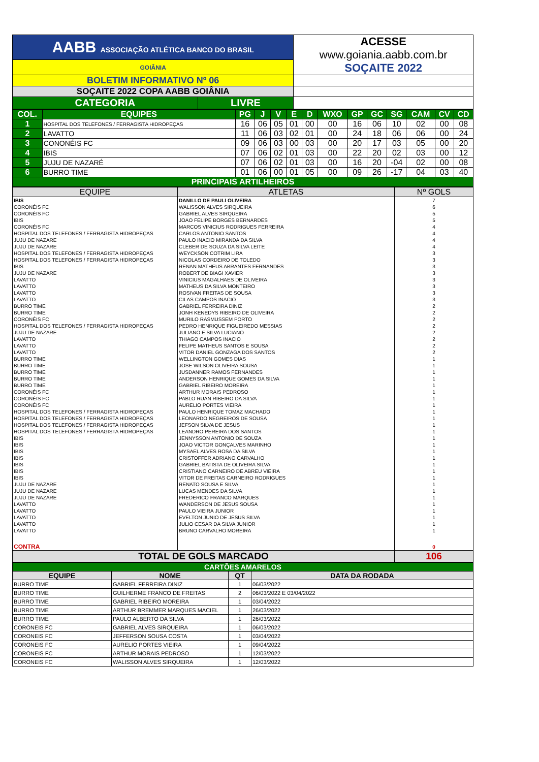| AABB ASSOCIAÇÃO ATLÉTICA BANCO DO BRASIL | | ACESSE www.goiania.aabb.com.br SOÇAITE 2022 |
| GOIÂNIA | | |
| BOLETIM INFORMATIVO Nº 06 | | |
| SOÇAITE 2022 COPA AABB GOIÂNIA | | |
| CATEGORIA | LIVRE | |
| COL. | EQUIPES | PG | J | V | E | D | WXO | GP | GC | SG | CAM | CV | CD |
| 1 | HOSPITAL DOS TELEFONES / FERRAGISTA HIDROPEÇAS | 16 | 06 | 05 | 01 | 00 | 00 | 16 | 06 | 10 | 02 | 00 | 08 |
| 2 | LAVATTO | 11 | 06 | 03 | 02 | 01 | 00 | 24 | 18 | 06 | 06 | 00 | 24 |
| 3 | CONONÉIS FC | 09 | 06 | 03 | 00 | 03 | 00 | 20 | 17 | 03 | 05 | 00 | 20 |
| 4 | IBIS | 07 | 06 | 02 | 01 | 03 | 00 | 22 | 20 | 02 | 03 | 00 | 12 |
| 5 | JUJU DE NAZARÉ | 07 | 06 | 02 | 01 | 03 | 00 | 16 | 20 | -04 | 02 | 00 | 08 |
| 6 | BURRO TIME | 01 | 06 | 00 | 01 | 05 | 00 | 09 | 26 | -17 | 04 | 03 | 40 |
| PRINCIPAIS ARTILHEIROS | | | | | | | | | | | | | |
| EQUIPE | ATLETAS | Nº GOLS |
| IBIS | DANILLO DE PAULI OLIVEIRA | 7 |
| CORONÉIS FC | WALISSON ALVES SIRQUEIRA | 6 |
| CORONÉIS FC | GABRIEL ALVES SIRQUEIRA | 5 |
| IBIS | JOAO FELIPE BORGES BERNARDES | 5 |
| CORONÉIS FC | MARCOS VINICIUS RODRIGUES FERREIRA | 4 |
| HOSPITAL DOS TELEFONES / FERRAGISTA HIDROPEÇAS | CARLOS ANTONIO SANTOS | 4 |
| JUJU DE NAZARE | PAULO INACIO MIRANDA DA SILVA | 4 |
| JUJU DE NAZARE | CLEBER DE SOUZA DA SILVA LEITE | 4 |
| HOSPITAL DOS TELEFONES / FERRAGISTA HIDROPEÇAS | WEYCKSON COTRIM LIRA | 3 |
| HOSPITAL DOS TELEFONES / FERRAGISTA HIDROPEÇAS | NICOLAS CORDEIRO DE TOLEDO | 3 |
| IBIS | RENAN MATHEUS ABRANTES FERNANDES | 3 |
| JUJU DE NAZARE | ROBERT DE BIAGI XAVIER | 3 |
| LAVATTO | VINICIUS MAGALHAES DE OLIVEIRA | 3 |
| LAVATTO | MATHEUS DA SILVA MONTEIRO | 3 |
| LAVATTO | ROSIVAN FREITAS DE SOUSA | 3 |
| LAVATTO | CILAS CAMPOS INACIO | 3 |
| BURRO TIME | GABRIEL FERREIRA DINIZ | 2 |
| BURRO TIME | JONH KENEDYS RIBEIRO DE OLIVEIRA | 2 |
| CORONÉIS FC | MURILO RASMUSSEM PORTO | 2 |
| HOSPITAL DOS TELEFONES / FERRAGISTA HIDROPEÇAS | PEDRO HENRIQUE FIGUEIREDO MESSIAS | 2 |
| JUJU DE NAZARE | JULIANO E SILVA LUCIANO | 2 |
| LAVATTO | THIAGO CAMPOS INACIO | 2 |
| LAVATTO | FELIPE MATHEUS SANTOS E SOUSA | 2 |
| LAVATTO | VITOR DANIEL GONZAGA DOS SANTOS | 2 |
| BURRO TIME | WELLINGTON GOMES DIAS | 1 |
| BURRO TIME | JOSE WILSON OLIVEIRA SOUSA | 1 |
| BURRO TIME | JUSDANNER RAMOS FERNANDES | 1 |
| BURRO TIME | ANDERSON HENRIQUE GOMES DA SILVA | 1 |
| BURRO TIME | GABRIEL RIBEIRO MOREIRA | 1 |
| CORONÉIS FC | ARTHUR MORAIS PEDROSO | 1 |
| CORONÉIS FC | PABLO RUAN RIBEIRO DA SILVA | 1 |
| CORONÉIS FC | AURELIO PORTES VIEIRA | 1 |
| HOSPITAL DOS TELEFONES / FERRAGISTA HIDROPEÇAS | PAULO HENRIQUE TOMAZ MACHADO | 1 |
| HOSPITAL DOS TELEFONES / FERRAGISTA HIDROPEÇAS | LEONARDO NEGREIROS DE SOUSA | 1 |
| HOSPITAL DOS TELEFONES / FERRAGISTA HIDROPEÇAS | JEFSON SILVA DE JESUS | 1 |
| HOSPITAL DOS TELEFONES / FERRAGISTA HIDROPEÇAS | LEANDRO PEREIRA DOS SANTOS | 1 |
| IBIS | JENNYSSON ANTONIO DE SOUZA | 1 |
| IBIS | JOAO VICTOR GONÇALVES MARINHO | 1 |
| IBIS | MYSAEL ALVES ROSA DA SILVA | 1 |
| IBIS | CRISTOFFER ADRIANO CARVALHO | 1 |
| IBIS | GABRIEL BATISTA DE OLIVEIRA SILVA | 1 |
| IBIS | CRISTIANO CARNEIRO DE ABREU VIEIRA | 1 |
| IBIS | VITOR DE FREITAS CARNEIRO RODRIGUES | 1 |
| JUJU DE NAZARE | RENATO SOUSA E SILVA | 1 |
| JUJU DE NAZARE | LUCAS MENDES DA SILVA | 1 |
| JUJU DE NAZARE | FREDERICO FRANCO MARQUES | 1 |
| LAVATTO | WANDERSON DE JESUS SOUSA | 1 |
| LAVATTO | PAULO VIEIRA JUNIOR | 1 |
| LAVATTO | EVELTON JUNIO DE JESUS SILVA | 1 |
| LAVATTO | JULIO CESAR DA SILVA JUNIOR | 1 |
| LAVATTO | BRUNO CARVALHO MOREIRA | 1 |
| CONTRA | | 0 |
| TOTAL DE GOLS MARCADO | | 106 |
| CARTÕES AMARELOS | | | |
| EQUIPE | NOME | QT | DATA DA RODADA |
| BURRO TIME | GABRIEL FERREIRA DINIZ | 1 | 06/03/2022 |
| BURRO TIME | GUILHERME FRANCO DE FREITAS | 2 | 06/03/2022 E 03/04/2022 |
| BURRO TIME | GABRIEL RIBEIRO MOREIRA | 1 | 03/04/2022 |
| BURRO TIME | ARTHUR BREMMER MARQUES MACIEL | 1 | 26/03/2022 |
| BURRO TIME | PAULO ALBERTO DA SILVA | 1 | 26/03/2022 |
| CORONEIS FC | GABRIEL ALVES SIRQUEIRA | 1 | 06/03/2022 |
| CORONEIS FC | JEFFERSON SOUSA COSTA | 1 | 03/04/2022 |
| CORONEIS FC | AURELIO PORTES VIEIRA | 1 | 09/04/2022 |
| CORONEIS FC | ARTHUR MORAIS PEDROSO | 1 | 12/03/2022 |
| CORONEIS FC | WALISSON ALVES SIRQUEIRA | 1 | 12/03/2022 |